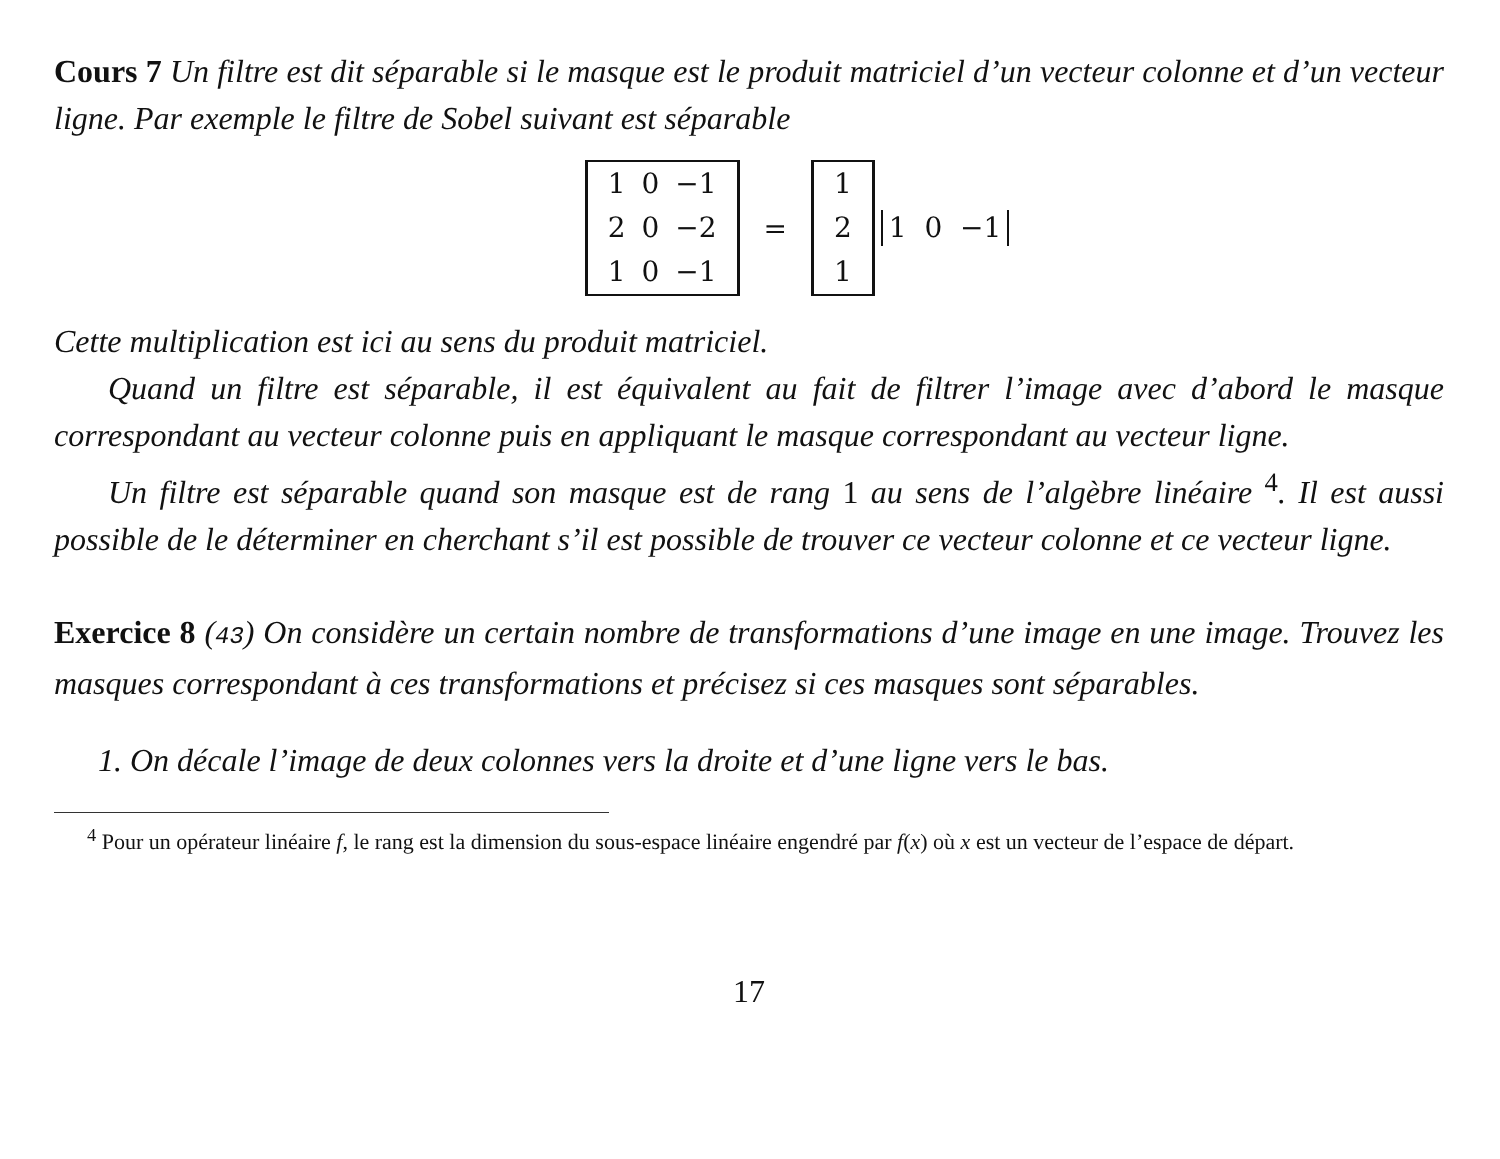Cours 7 Un filtre est dit séparable si le masque est le produit matriciel d’un vecteur colonne et d’un vecteur ligne. Par exemple le filtre de Sobel suivant est séparable
| 1 | 0 | −1 |
| 2 | 0 | −2 |
| 1 | 0 | −1 |
=
| 1 |
| 2 |
| 1 |
1 0 −1
Cette multiplication est ici au sens du produit matriciel.
Quand un filtre est séparable, il est équivalent au fait de filtrer l’image avec d’abord le masque correspondant au vecteur colonne puis en appliquant le masque correspondant au vecteur ligne.
Un filtre est séparable quand son masque est de rang 1 au sens de l’algèbre linéaire <sup>4</sup>. Il est aussi possible de le déterminer en cherchant s’il est possible de trouver ce vecteur colonne et ce vecteur ligne.
Exercice 8 (43) On considère un certain nombre de transformations d’une image en une image. Trouvez les masques correspondant à ces transformations et précisez si ces masques sont séparables.
1. On décale l’image de deux colonnes vers la droite et d’une ligne vers le bas.
<sup>4</sup> Pour un opérateur linéaire f, le rang est la dimension du sous-espace linéaire engendré par f(x) où x est un vecteur de l’espace de départ.
17